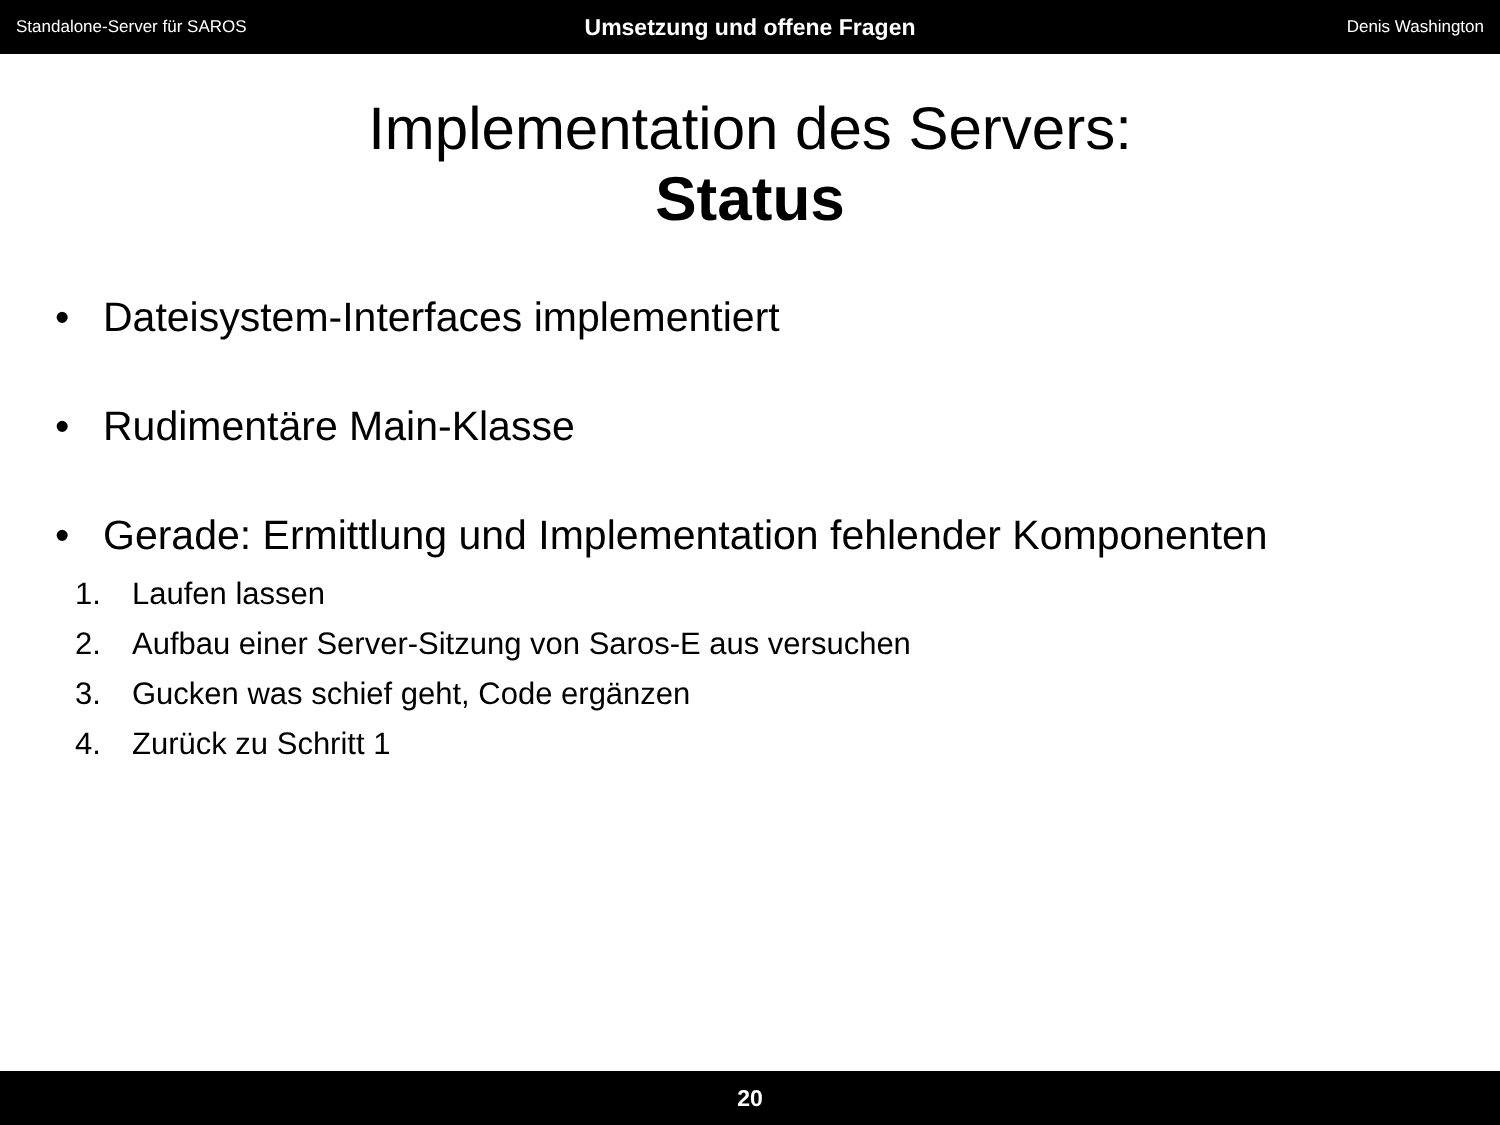Standalone-Server für SAROS
Umsetzung und offene Fragen
Denis Washington
Implementation des Servers:
Status
• Dateisystem-Interfaces implementiert
• Rudimentäre Main-Klasse
• Gerade: Ermittlung und Implementation fehlender Komponenten
1. Laufen lassen
2. Aufbau einer Server-Sitzung von Saros-E aus versuchen
3. Gucken was schief geht, Code ergänzen
4. Zurück zu Schritt 1
20